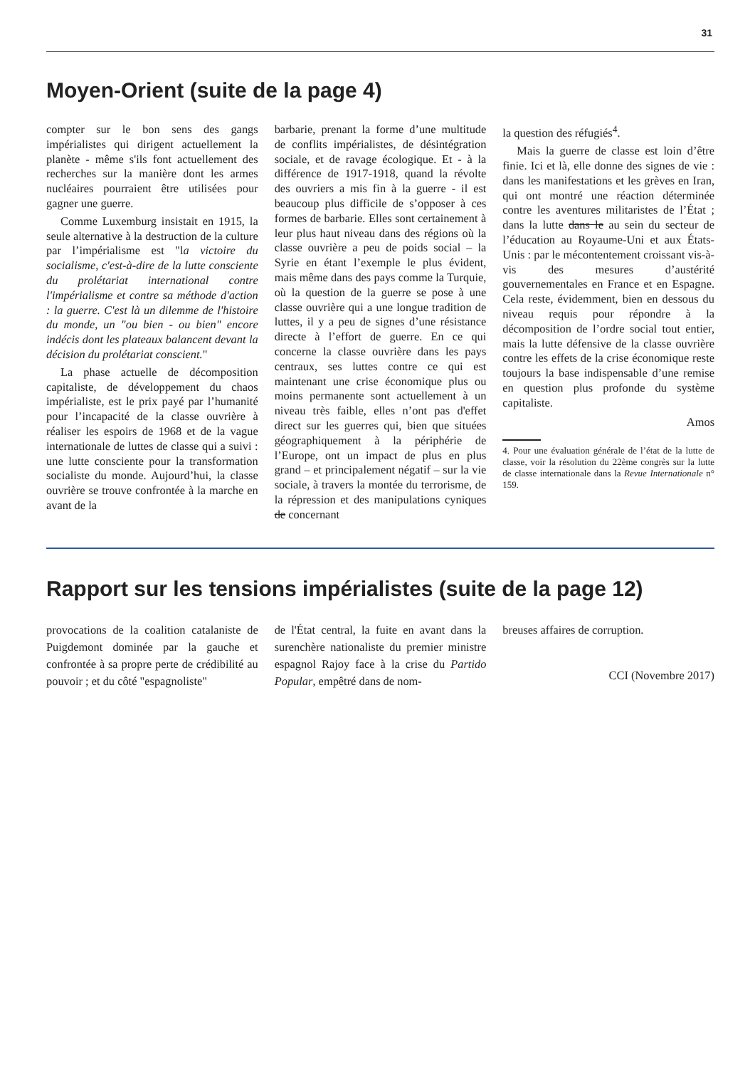31
Moyen-Orient (suite de la page 4)
compter sur le bon sens des gangs impérialistes qui dirigent actuellement la planète - même s'ils font actuellement des recherches sur la manière dont les armes nucléaires pourraient être utilisées pour gagner une guerre.
Comme Luxemburg insistait en 1915, la seule alternative à la destruction de la culture par l’impérialisme est "la victoire du socialisme, c'est-à-dire de la lutte consciente du prolétariat international contre l'impérialisme et contre sa méthode d'action : la guerre. C'est là un dilemme de l'histoire du monde, un "ou bien - ou bien" encore indécis dont les plateaux balancent devant la décision du prolétariat conscient."
La phase actuelle de décomposition capitaliste, de développement du chaos impérialiste, est le prix payé par l’humanité pour l’incapacité de la classe ouvrière à réaliser les espoirs de 1968 et de la vague internationale de luttes de classe qui a suivi : une lutte consciente pour la transformation socialiste du monde. Aujourd’hui, la classe ouvrière se trouve confrontée à la marche en avant de la
barbarie, prenant la forme d’une multitude de conflits impérialistes, de désintégration sociale, et de ravage écologique. Et - à la différence de 1917-1918, quand la révolte des ouvriers a mis fin à la guerre - il est beaucoup plus difficile de s’opposer à ces formes de barbarie. Elles sont certainement à leur plus haut niveau dans des régions où la classe ouvrière a peu de poids social – la Syrie en étant l’exemple le plus évident, mais même dans des pays comme la Turquie, où la question de la guerre se pose à une classe ouvrière qui a une longue tradition de luttes, il y a peu de signes d’une résistance directe à l’effort de guerre. En ce qui concerne la classe ouvrière dans les pays centraux, ses luttes contre ce qui est maintenant une crise économique plus ou moins permanente sont actuellement à un niveau très faible, elles n’ont pas d'effet direct sur les guerres qui, bien que situées géographiquement à la périphérie de l’Europe, ont un impact de plus en plus grand – et principalement négatif – sur la vie sociale, à travers la montée du terrorisme, de la répression et des manipulations cyniques de concernant
la question des réfugiés<sup>4</sup>.
Mais la guerre de classe est loin d’être finie. Ici et là, elle donne des signes de vie : dans les manifestations et les grèves en Iran, qui ont montré une réaction déterminée contre les aventures militaristes de l’État ; dans la lutte dans le au sein du secteur de l’éducation au Royaume-Uni et aux États-Unis : par le mécontentement croissant vis-à-vis des mesures d’austérité gouvernementales en France et en Espagne. Cela reste, évidemment, bien en dessous du niveau requis pour répondre à la décomposition de l’ordre social tout entier, mais la lutte défensive de la classe ouvrière contre les effets de la crise économique reste toujours la base indispensable d’une remise en question plus profonde du système capitaliste.
Amos
4. Pour une évaluation générale de l’état de la lutte de classe, voir la résolution du 22ème congrès sur la lutte de classe internationale dans la Revue Internationale n° 159.
Rapport sur les tensions impérialistes (suite de la page 12)
provocations de la coalition catalaniste de Puigdemont dominée par la gauche et confrontée à sa propre perte de crédibilité au pouvoir ; et du côté "espagnoliste"
de l'État central, la fuite en avant dans la surenchère nationaliste du premier ministre espagnol Rajoy face à la crise du Partido Popular, empêtré dans de nom-
breuses affaires de corruption.
CCI (Novembre 2017)